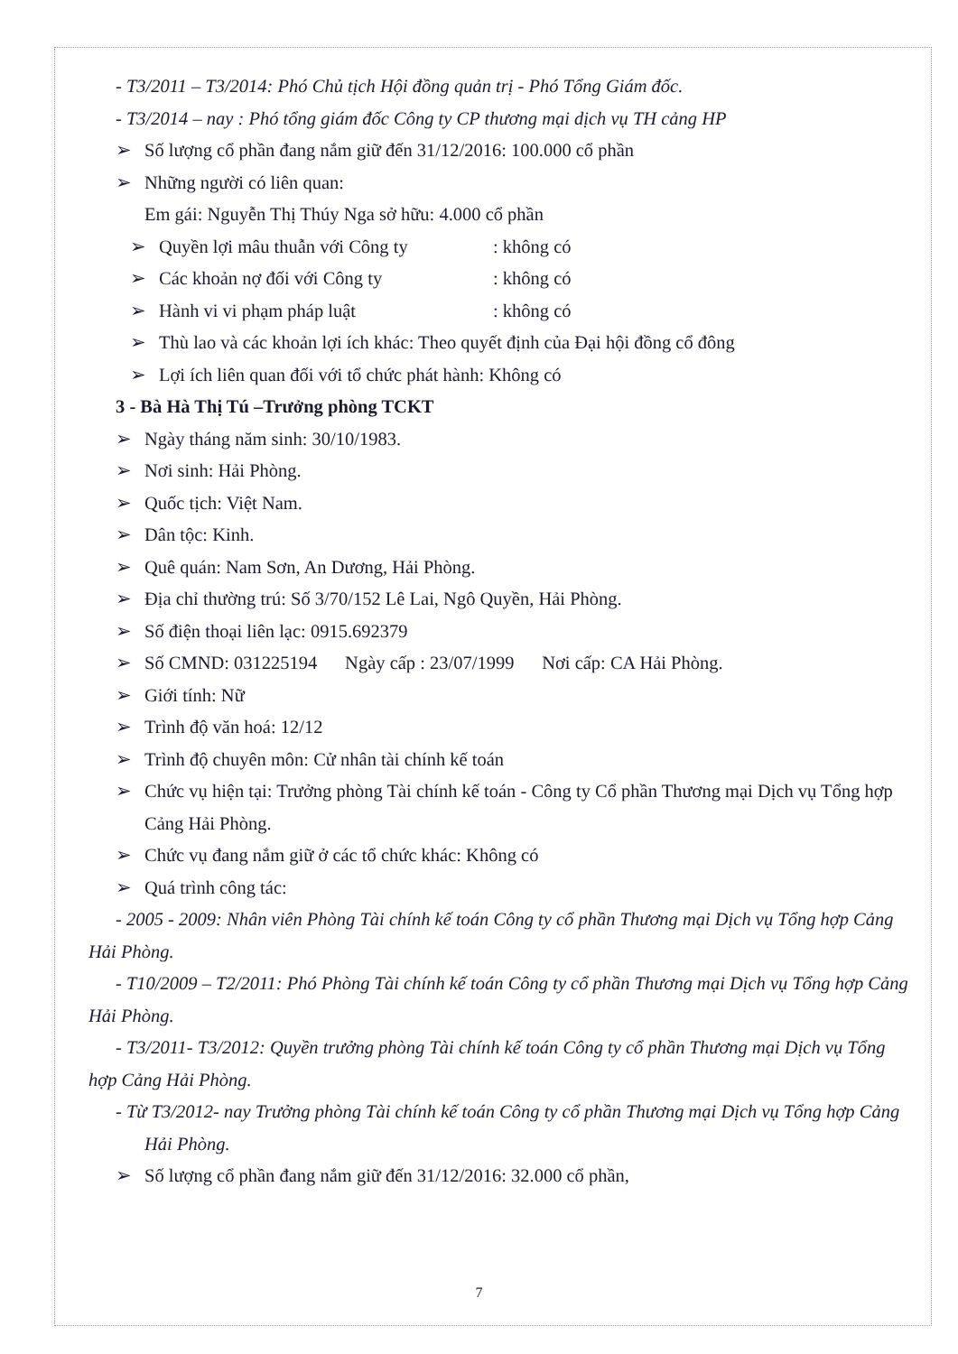- T3/2011 – T3/2014: Phó Chủ tịch Hội đồng quản trị - Phó Tổng Giám đốc.
- T3/2014 – nay : Phó tổng giám đốc Công ty CP thương mại dịch vụ TH cảng HP
➢ Số lượng cổ phần đang nắm giữ đến 31/12/2016: 100.000 cổ phần
➢ Những người có liên quan:
Em gái: Nguyễn Thị Thúy Nga sở hữu: 4.000 cổ phần
➢ Quyền lợi mâu thuẫn với Công ty: không có
➢ Các khoản nợ đối với Công ty: không có
➢ Hành vi vi phạm pháp luật: không có
➢ Thù lao và các khoản lợi ích khác: Theo quyết định của Đại hội đồng cổ đông
➢ Lợi ích liên quan đối với tổ chức phát hành: Không có
3 - Bà Hà Thị Tú –Trưởng phòng TCKT
➢ Ngày tháng năm sinh: 30/10/1983.
➢ Nơi sinh: Hải Phòng.
➢ Quốc tịch: Việt Nam.
➢ Dân tộc: Kinh.
➢ Quê quán: Nam Sơn, An Dương, Hải Phòng.
➢ Địa chỉ thường trú: Số 3/70/152 Lê Lai, Ngô Quyền, Hải Phòng.
➢ Số điện thoại liên lạc: 0915.692379
➢ Số CMND: 031225194 Ngày cấp : 23/07/1999 Nơi cấp: CA Hải Phòng.
➢ Giới tính: Nữ
➢ Trình độ văn hoá: 12/12
➢ Trình độ chuyên môn: Cử nhân tài chính kế toán
➢ Chức vụ hiện tại: Trưởng phòng Tài chính kế toán - Công ty Cổ phần Thương mại Dịch vụ Tổng hợp Cảng Hải Phòng.
➢ Chức vụ đang nắm giữ ở các tổ chức khác: Không có
➢ Quá trình công tác:
- 2005 - 2009: Nhân viên Phòng Tài chính kế toán Công ty cổ phần Thương mại Dịch vụ Tổng hợp Cảng Hải Phòng.
- T10/2009 – T2/2011: Phó Phòng Tài chính kế toán Công ty cổ phần Thương mại Dịch vụ Tổng hợp Cảng Hải Phòng.
- T3/2011- T3/2012: Quyền trưởng phòng Tài chính kế toán Công ty cổ phần Thương mại Dịch vụ Tổng hợp Cảng Hải Phòng.
- Từ T3/2012- nay Trưởng phòng Tài chính kế toán Công ty cổ phần Thương mại Dịch vụ Tổng hợp Cảng Hải Phòng.
➢ Số lượng cổ phần đang nắm giữ đến 31/12/2016: 32.000 cổ phần,
7